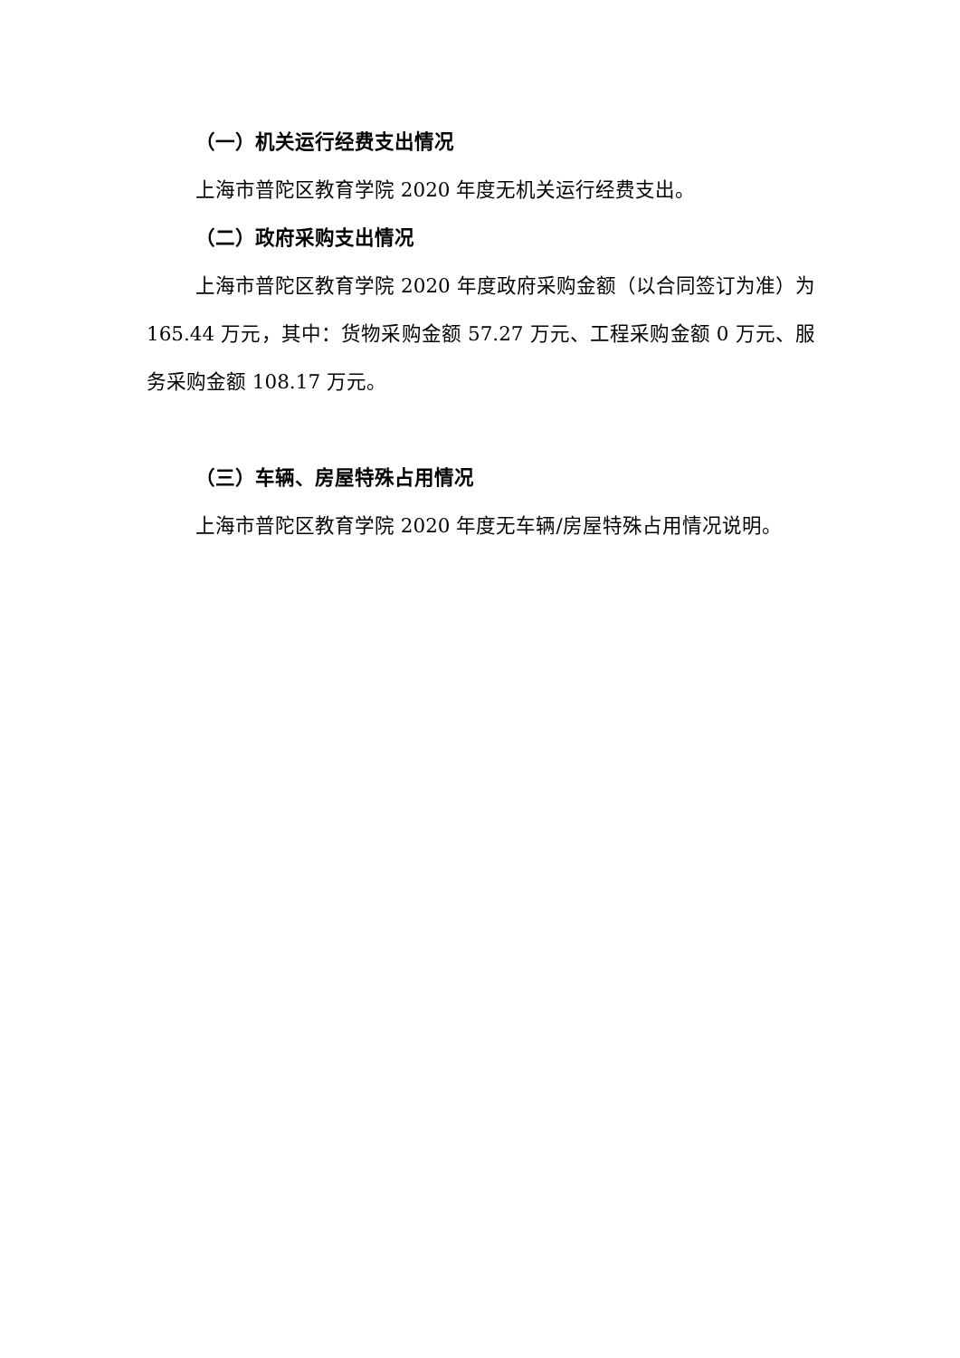（一）机关运行经费支出情况
上海市普陀区教育学院 2020 年度无机关运行经费支出。
（二）政府采购支出情况
上海市普陀区教育学院 2020 年度政府采购金额（以合同签订为准）为 165.44 万元，其中：货物采购金额 57.27 万元、工程采购金额 0 万元、服务采购金额 108.17 万元。
（三）车辆、房屋特殊占用情况
上海市普陀区教育学院 2020 年度无车辆/房屋特殊占用情况说明。